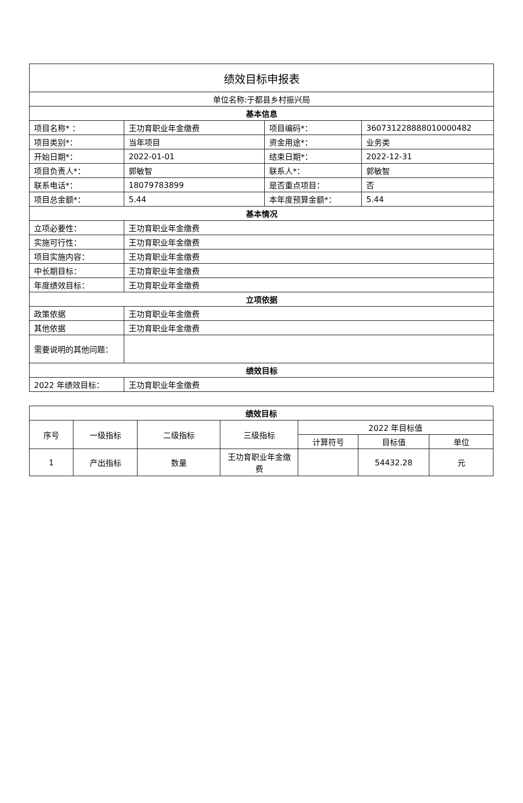| 绩效目标申报表 | | | |
| 单位名称:于都县乡村振兴局 | | | |
| 基本信息 | | | |
| 项目名称* ： | 王功育职业年金缴费 | 项目编码*： | 360731228888010000482 |
| 项目类别*： | 当年项目 | 资金用途*： | 业务类 |
| 开始日期*： | 2022-01-01 | 结束日期*： | 2022-12-31 |
| 项目负责人*： | 郭敏智 | 联系人*： | 郭敏智 |
| 联系电话*： | 18079783899 | 是否重点项目： | 否 |
| 项目总金额*： | 5.44 | 本年度预算金额*： | 5.44 |
| 基本情况 | | | |
| 立项必要性： | 王功育职业年金缴费 | | |
| 实施可行性： | 王功育职业年金缴费 | | |
| 项目实施内容： | 王功育职业年金缴费 | | |
| 中长期目标： | 王功育职业年金缴费 | | |
| 年度绩效目标： | 王功育职业年金缴费 | | |
| 立项依据 | | | |
| 政策依据 | 王功育职业年金缴费 | | |
| 其他依据 | 王功育职业年金缴费 | | |
| 需要说明的其他问题： | | | |
| 绩效目标 | | | |
| 2022 年绩效目标： | 王功育职业年金缴费 | | |
| 绩效目标 | | | | | | |
| --- | --- | --- | --- | --- | --- | --- |
| 序号 | 一级指标 | 二级指标 | 三级指标 | 2022 年目标值 | | |
| | | | | 计算符号 | 目标值 | 单位 |
| 1 | 产出指标 | 数量 | 王功育职业年金缴费 | | 54432.28 | 元 |